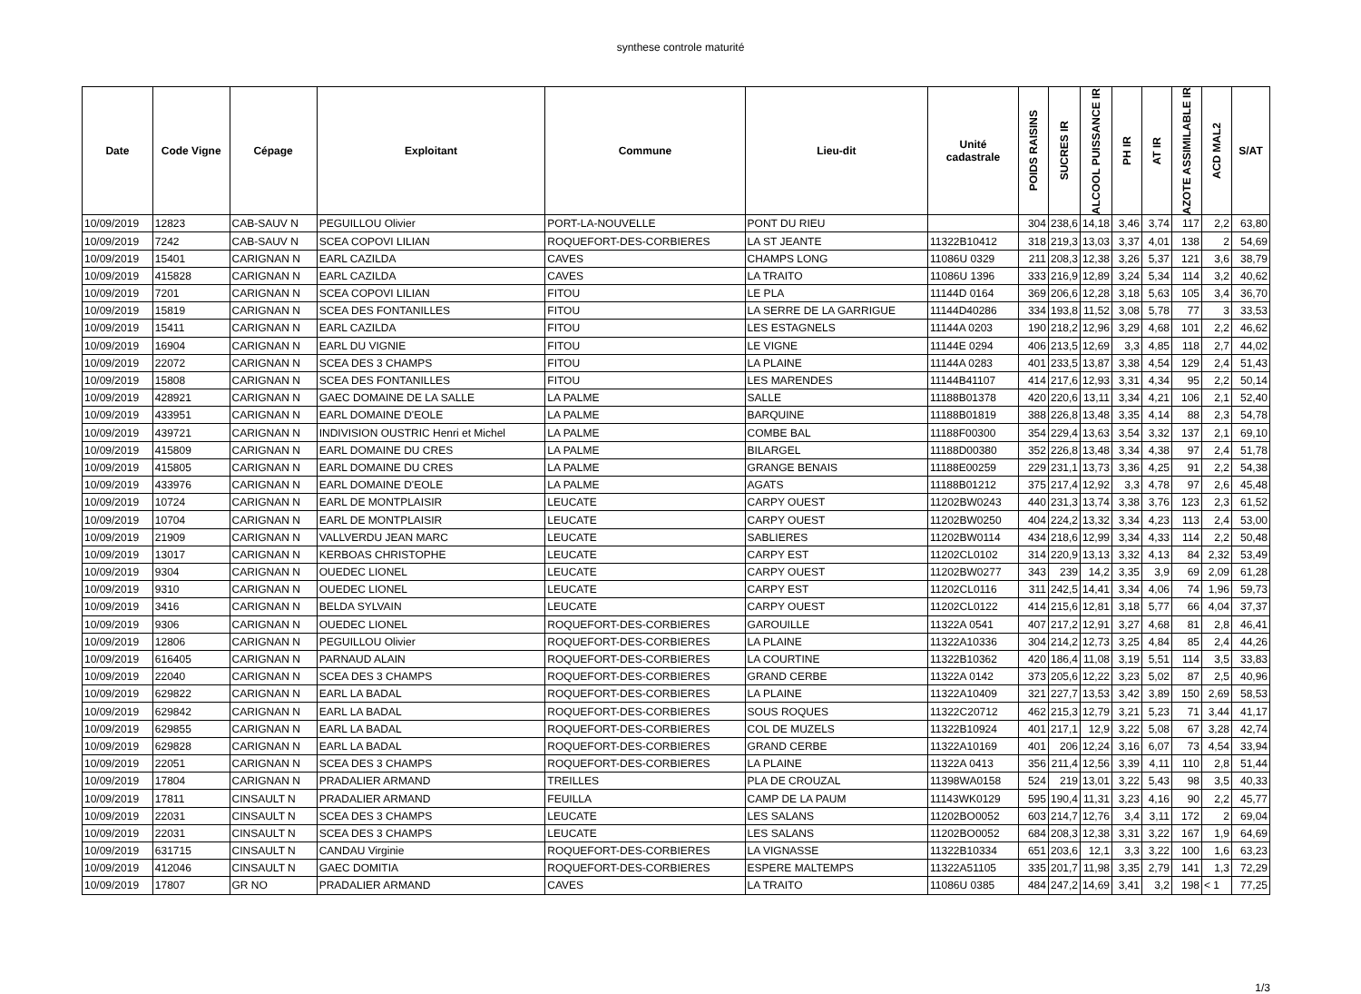synthese controle maturité
| Date | Code Vigne | Cépage | Exploitant | Commune | Lieu-dit | Unité cadastrale | POIDS RAISINS | SUCRES IR | ALCOOL PUISSANCE IR | PH IR | AT IR | AZOTE ASSIMILABLE IR | ACD MAL2 | S/AT |
| --- | --- | --- | --- | --- | --- | --- | --- | --- | --- | --- | --- | --- | --- | --- |
| 10/09/2019 | 12823 | CAB-SAUV N | PEGUILLOU Olivier | PORT-LA-NOUVELLE | PONT DU RIEU | | 304 | 238,6 | 14,18 | 3,46 | 3,74 | 117 | 2,2 | 63,80 |
| 10/09/2019 | 7242 | CAB-SAUV N | SCEA COPOVI LILIAN | ROQUEFORT-DES-CORBIERES | LA ST JEANTE | 11322B10412 | 318 | 219,3 | 13,03 | 3,37 | 4,01 | 138 | 2 | 54,69 |
| 10/09/2019 | 15401 | CARIGNAN N | EARL CAZILDA | CAVES | CHAMPS LONG | 11086U 0329 | 211 | 208,3 | 12,38 | 3,26 | 5,37 | 121 | 3,6 | 38,79 |
| 10/09/2019 | 415828 | CARIGNAN N | EARL CAZILDA | CAVES | LA TRAITO | 11086U 1396 | 333 | 216,9 | 12,89 | 3,24 | 5,34 | 114 | 3,2 | 40,62 |
| 10/09/2019 | 7201 | CARIGNAN N | SCEA COPOVI LILIAN | FITOU | LE PLA | 11144D 0164 | 369 | 206,6 | 12,28 | 3,18 | 5,63 | 105 | 3,4 | 36,70 |
| 10/09/2019 | 15819 | CARIGNAN N | SCEA DES FONTANILLES | FITOU | LA SERRE DE LA GARRIGUE | 11144D40286 | 334 | 193,8 | 11,52 | 3,08 | 5,78 | 77 | 3 | 33,53 |
| 10/09/2019 | 15411 | CARIGNAN N | EARL CAZILDA | FITOU | LES ESTAGNELS | 11144A 0203 | 190 | 218,2 | 12,96 | 3,29 | 4,68 | 101 | 2,2 | 46,62 |
| 10/09/2019 | 16904 | CARIGNAN N | EARL DU VIGNIE | FITOU | LE VIGNE | 11144E 0294 | 406 | 213,5 | 12,69 | 3,3 | 4,85 | 118 | 2,7 | 44,02 |
| 10/09/2019 | 22072 | CARIGNAN N | SCEA DES 3 CHAMPS | FITOU | LA PLAINE | 11144A 0283 | 401 | 233,5 | 13,87 | 3,38 | 4,54 | 129 | 2,4 | 51,43 |
| 10/09/2019 | 15808 | CARIGNAN N | SCEA DES FONTANILLES | FITOU | LES MARENDES | 11144B41107 | 414 | 217,6 | 12,93 | 3,31 | 4,34 | 95 | 2,2 | 50,14 |
| 10/09/2019 | 428921 | CARIGNAN N | GAEC DOMAINE DE LA SALLE | LA PALME | SALLE | 11188B01378 | 420 | 220,6 | 13,11 | 3,34 | 4,21 | 106 | 2,1 | 52,40 |
| 10/09/2019 | 433951 | CARIGNAN N | EARL DOMAINE D'EOLE | LA PALME | BARQUINE | 11188B01819 | 388 | 226,8 | 13,48 | 3,35 | 4,14 | 88 | 2,3 | 54,78 |
| 10/09/2019 | 439721 | CARIGNAN N | INDIVISION OUSTRIC Henri et Michel | LA PALME | COMBE BAL | 11188F00300 | 354 | 229,4 | 13,63 | 3,54 | 3,32 | 137 | 2,1 | 69,10 |
| 10/09/2019 | 415809 | CARIGNAN N | EARL DOMAINE DU CRES | LA PALME | BILARGEL | 11188D00380 | 352 | 226,8 | 13,48 | 3,34 | 4,38 | 97 | 2,4 | 51,78 |
| 10/09/2019 | 415805 | CARIGNAN N | EARL DOMAINE DU CRES | LA PALME | GRANGE BENAIS | 11188E00259 | 229 | 231,1 | 13,73 | 3,36 | 4,25 | 91 | 2,2 | 54,38 |
| 10/09/2019 | 433976 | CARIGNAN N | EARL DOMAINE D'EOLE | LA PALME | AGATS | 11188B01212 | 375 | 217,4 | 12,92 | 3,3 | 4,78 | 97 | 2,6 | 45,48 |
| 10/09/2019 | 10724 | CARIGNAN N | EARL DE MONTPLAISIR | LEUCATE | CARPY OUEST | 11202BW0243 | 440 | 231,3 | 13,74 | 3,38 | 3,76 | 123 | 2,3 | 61,52 |
| 10/09/2019 | 10704 | CARIGNAN N | EARL DE MONTPLAISIR | LEUCATE | CARPY OUEST | 11202BW0250 | 404 | 224,2 | 13,32 | 3,34 | 4,23 | 113 | 2,4 | 53,00 |
| 10/09/2019 | 21909 | CARIGNAN N | VALLVERDU JEAN MARC | LEUCATE | SABLIERES | 11202BW0114 | 434 | 218,6 | 12,99 | 3,34 | 4,33 | 114 | 2,2 | 50,48 |
| 10/09/2019 | 13017 | CARIGNAN N | KERBOAS CHRISTOPHE | LEUCATE | CARPY EST | 11202CL0102 | 314 | 220,9 | 13,13 | 3,32 | 4,13 | 84 | 2,32 | 53,49 |
| 10/09/2019 | 9304 | CARIGNAN N | OUEDEC LIONEL | LEUCATE | CARPY OUEST | 11202BW0277 | 343 | 239 | 14,2 | 3,35 | 3,9 | 69 | 2,09 | 61,28 |
| 10/09/2019 | 9310 | CARIGNAN N | OUEDEC LIONEL | LEUCATE | CARPY EST | 11202CL0116 | 311 | 242,5 | 14,41 | 3,34 | 4,06 | 74 | 1,96 | 59,73 |
| 10/09/2019 | 3416 | CARIGNAN N | BELDA SYLVAIN | LEUCATE | CARPY OUEST | 11202CL0122 | 414 | 215,6 | 12,81 | 3,18 | 5,77 | 66 | 4,04 | 37,37 |
| 10/09/2019 | 9306 | CARIGNAN N | OUEDEC LIONEL | ROQUEFORT-DES-CORBIERES | GAROUILLE | 11322A 0541 | 407 | 217,2 | 12,91 | 3,27 | 4,68 | 81 | 2,8 | 46,41 |
| 10/09/2019 | 12806 | CARIGNAN N | PEGUILLOU Olivier | ROQUEFORT-DES-CORBIERES | LA PLAINE | 11322A10336 | 304 | 214,2 | 12,73 | 3,25 | 4,84 | 85 | 2,4 | 44,26 |
| 10/09/2019 | 616405 | CARIGNAN N | PARNAUD ALAIN | ROQUEFORT-DES-CORBIERES | LA COURTINE | 11322B10362 | 420 | 186,4 | 11,08 | 3,19 | 5,51 | 114 | 3,5 | 33,83 |
| 10/09/2019 | 22040 | CARIGNAN N | SCEA DES 3 CHAMPS | ROQUEFORT-DES-CORBIERES | GRAND CERBE | 11322A 0142 | 373 | 205,6 | 12,22 | 3,23 | 5,02 | 87 | 2,5 | 40,96 |
| 10/09/2019 | 629822 | CARIGNAN N | EARL LA BADAL | ROQUEFORT-DES-CORBIERES | LA PLAINE | 11322A10409 | 321 | 227,7 | 13,53 | 3,42 | 3,89 | 150 | 2,69 | 58,53 |
| 10/09/2019 | 629842 | CARIGNAN N | EARL LA BADAL | ROQUEFORT-DES-CORBIERES | SOUS ROQUES | 11322C20712 | 462 | 215,3 | 12,79 | 3,21 | 5,23 | 71 | 3,44 | 41,17 |
| 10/09/2019 | 629855 | CARIGNAN N | EARL LA BADAL | ROQUEFORT-DES-CORBIERES | COL DE MUZELS | 11322B10924 | 401 | 217,1 | 12,9 | 3,22 | 5,08 | 67 | 3,28 | 42,74 |
| 10/09/2019 | 629828 | CARIGNAN N | EARL LA BADAL | ROQUEFORT-DES-CORBIERES | GRAND CERBE | 11322A10169 | 401 | 206 | 12,24 | 3,16 | 6,07 | 73 | 4,54 | 33,94 |
| 10/09/2019 | 22051 | CARIGNAN N | SCEA DES 3 CHAMPS | ROQUEFORT-DES-CORBIERES | LA PLAINE | 11322A 0413 | 356 | 211,4 | 12,56 | 3,39 | 4,11 | 110 | 2,8 | 51,44 |
| 10/09/2019 | 17804 | CARIGNAN N | PRADALIER ARMAND | TREILLES | PLA DE CROUZAL | 11398WA0158 | 524 | 219 | 13,01 | 3,22 | 5,43 | 98 | 3,5 | 40,33 |
| 10/09/2019 | 17811 | CINSAULT N | PRADALIER ARMAND | FEUILLA | CAMP DE LA PAUM | 11143WK0129 | 595 | 190,4 | 11,31 | 3,23 | 4,16 | 90 | 2,2 | 45,77 |
| 10/09/2019 | 22031 | CINSAULT N | SCEA DES 3 CHAMPS | LEUCATE | LES SALANS | 11202BO0052 | 603 | 214,7 | 12,76 | 3,4 | 3,11 | 172 | 2 | 69,04 |
| 10/09/2019 | 22031 | CINSAULT N | SCEA DES 3 CHAMPS | LEUCATE | LES SALANS | 11202BO0052 | 684 | 208,3 | 12,38 | 3,31 | 3,22 | 167 | 1,9 | 64,69 |
| 10/09/2019 | 631715 | CINSAULT N | CANDAU Virginie | ROQUEFORT-DES-CORBIERES | LA VIGNASSE | 11322B10334 | 651 | 203,6 | 12,1 | 3,3 | 3,22 | 100 | 1,6 | 63,23 |
| 10/09/2019 | 412046 | CINSAULT N | GAEC DOMITIA | ROQUEFORT-DES-CORBIERES | ESPERE MALTEMPS | 11322A51105 | 335 | 201,7 | 11,98 | 3,35 | 2,79 | 141 | 1,3 | 72,29 |
| 10/09/2019 | 17807 | GR NO | PRADALIER ARMAND | CAVES | LA TRAITO | 11086U 0385 | 484 | 247,2 | 14,69 | 3,41 | 3,2 | 198 | < 1 | 77,25 |
1/3